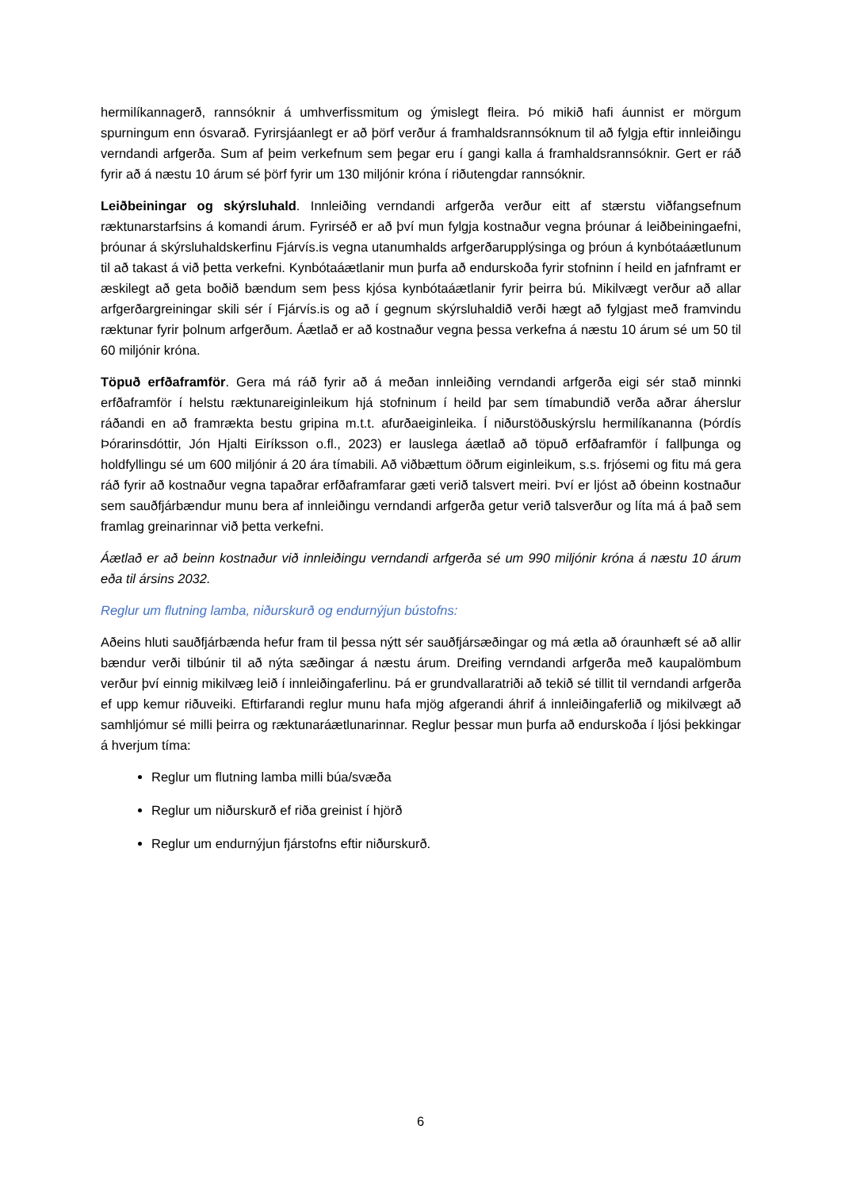hermilíkannagerð, rannsóknir á umhverfissmitum og ýmislegt fleira. Þó mikið hafi áunnist er mörgum spurningum enn ósvarað. Fyrirsjáanlegt er að þörf verður á framhaldsrannsóknum til að fylgja eftir innleiðingu verndandi arfgerða. Sum af þeim verkefnum sem þegar eru í gangi kalla á framhaldsrannsóknir. Gert er ráð fyrir að á næstu 10 árum sé þörf fyrir um 130 miljónir króna í riðutengdar rannsóknir.
Leiðbeiningar og skýrsluhald. Innleiðing verndandi arfgerða verður eitt af stærstu viðfangsefnum ræktunarstarfsins á komandi árum. Fyrirséð er að því mun fylgja kostnaður vegna þróunar á leiðbeiningaefni, þróunar á skýrsluhaldskerfinu Fjárvís.is vegna utanumhalds arfgerðarupplýsinga og þróun á kynbótaáætlunum til að takast á við þetta verkefni. Kynbótaáætlanir mun þurfa að endurskoða fyrir stofninn í heild en jafnframt er æskilegt að geta boðið bændum sem þess kjósa kynbótaáætlanir fyrir þeirra bú. Mikilvægt verður að allar arfgerðargreiningar skili sér í Fjárvís.is og að í gegnum skýrsluhaldið verði hægt að fylgjast með framvindu ræktunar fyrir þolnum arfgerðum. Áætlað er að kostnaður vegna þessa verkefna á næstu 10 árum sé um 50 til 60 miljónir króna.
Töpuð erfðaframför. Gera má ráð fyrir að á meðan innleiðing verndandi arfgerða eigi sér stað minnki erfðaframför í helstu ræktunareiginleikum hjá stofninum í heild þar sem tímabundið verða aðrar áherslur ráðandi en að framrækta bestu gripina m.t.t. afurðaeiginleika. Í niðurstöðuskýrslu hermilíkananna (Þórdís Þórarinsdóttir, Jón Hjalti Eiríksson o.fl., 2023) er lauslega áætlað að töpuð erfðaframför í fallþunga og holdfyllingu sé um 600 miljónir á 20 ára tímabili. Að viðbættum öðrum eiginleikum, s.s. frjósemi og fitu má gera ráð fyrir að kostnaður vegna tapaðrar erfðaframfarar gæti verið talsvert meiri. Því er ljóst að óbeinn kostnaður sem sauðfjárbændur munu bera af innleiðingu verndandi arfgerða getur verið talsverður og líta má á það sem framlag greinarinnar við þetta verkefni.
Áætlað er að beinn kostnaður við innleiðingu verndandi arfgerða sé um 990 miljónir króna á næstu 10 árum eða til ársins 2032.
Reglur um flutning lamba, niðurskurð og endurnýjun bústofns:
Aðeins hluti sauðfjárbænda hefur fram til þessa nýtt sér sauðfjársæðingar og má ætla að óraunhæft sé að allir bændur verði tilbúnir til að nýta sæðingar á næstu árum. Dreifing verndandi arfgerða með kaupalömbum verður því einnig mikilvæg leið í innleiðingaferlinu. Þá er grundvallaratriði að tekið sé tillit til verndandi arfgerða ef upp kemur riðuveiki. Eftirfarandi reglur munu hafa mjög afgerandi áhrif á innleiðingaferlið og mikilvægt að samhljómur sé milli þeirra og ræktunaráætlunarinnar. Reglur þessar mun þurfa að endurskoða í ljósi þekkingar á hverjum tíma:
Reglur um flutning lamba milli búa/svæða
Reglur um niðurskurð ef riða greinist í hjörð
Reglur um endurnýjun fjárstofns eftir niðurskurð.
6